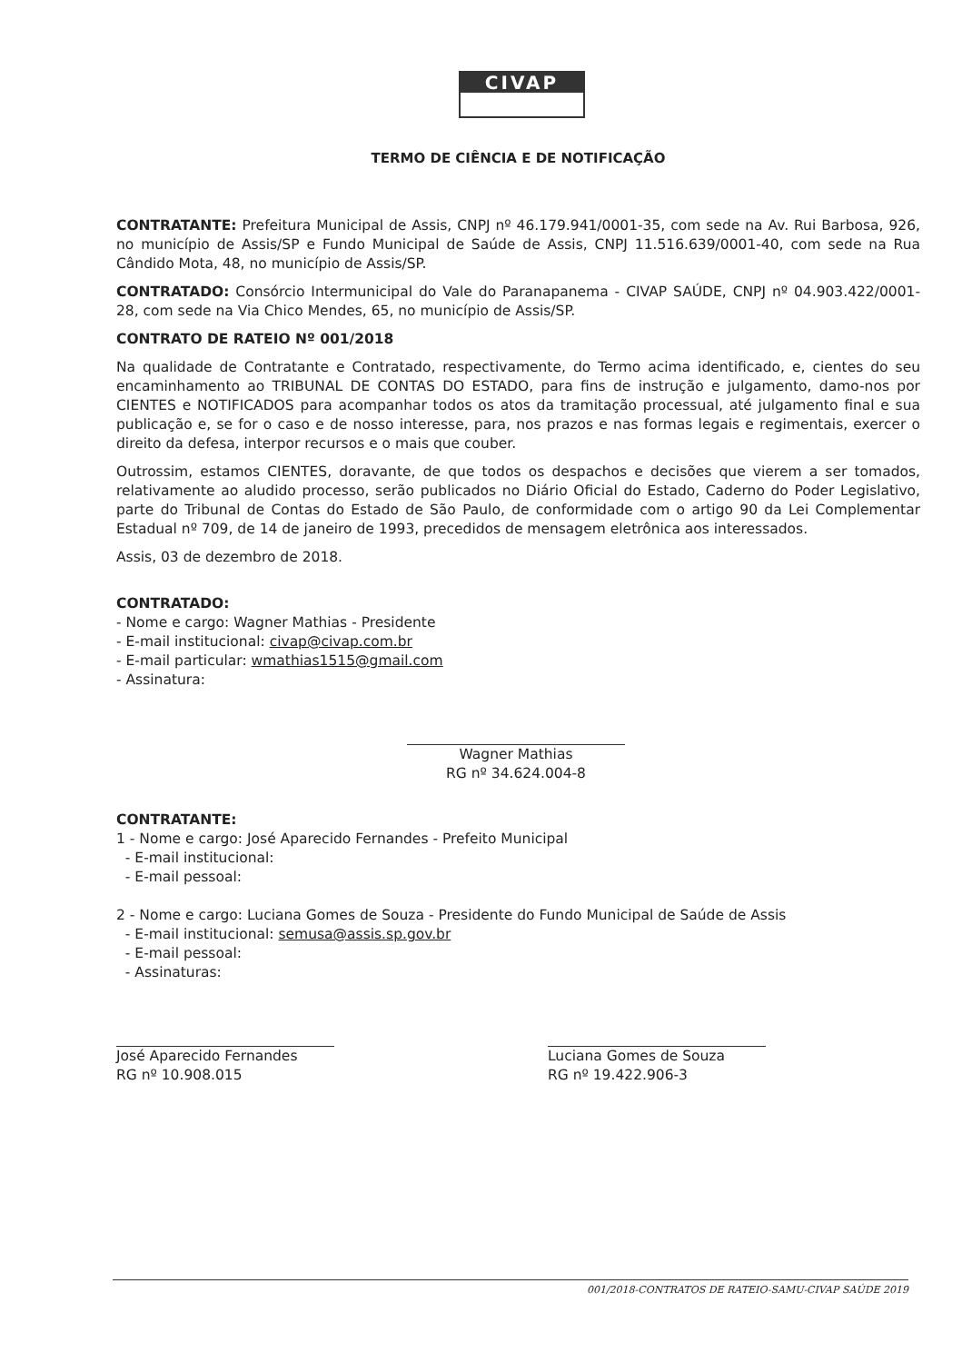CIVAP
TERMO DE CIÊNCIA E DE NOTIFICAÇÃO
CONTRATANTE: Prefeitura Municipal de Assis, CNPJ nº 46.179.941/0001-35, com sede na Av. Rui Barbosa, 926, no município de Assis/SP e Fundo Municipal de Saúde de Assis, CNPJ 11.516.639/0001-40, com sede na Rua Cândido Mota, 48, no município de Assis/SP.
CONTRATADO: Consórcio Intermunicipal do Vale do Paranapanema - CIVAP SAÚDE, CNPJ nº 04.903.422/0001-28, com sede na Via Chico Mendes, 65, no município de Assis/SP.
CONTRATO DE RATEIO Nº 001/2018
Na qualidade de Contratante e Contratado, respectivamente, do Termo acima identificado, e, cientes do seu encaminhamento ao TRIBUNAL DE CONTAS DO ESTADO, para fins de instrução e julgamento, damo-nos por CIENTES e NOTIFICADOS para acompanhar todos os atos da tramitação processual, até julgamento final e sua publicação e, se for o caso e de nosso interesse, para, nos prazos e nas formas legais e regimentais, exercer o direito da defesa, interpor recursos e o mais que couber.
Outrossim, estamos CIENTES, doravante, de que todos os despachos e decisões que vierem a ser tomados, relativamente ao aludido processo, serão publicados no Diário Oficial do Estado, Caderno do Poder Legislativo, parte do Tribunal de Contas do Estado de São Paulo, de conformidade com o artigo 90 da Lei Complementar Estadual nº 709, de 14 de janeiro de 1993, precedidos de mensagem eletrônica aos interessados.
Assis, 03 de dezembro de 2018.
CONTRATADO:
- Nome e cargo: Wagner Mathias - Presidente
- E-mail institucional: civap@civap.com.br
- E-mail particular: wmathias1515@gmail.com
- Assinatura:
Wagner Mathias
RG nº 34.624.004-8
CONTRATANTE:
1 - Nome e cargo: José Aparecido Fernandes - Prefeito Municipal
- E-mail institucional:
- E-mail pessoal:
2 - Nome e cargo: Luciana Gomes de Souza - Presidente do Fundo Municipal de Saúde de Assis
- E-mail institucional: semusa@assis.sp.gov.br
- E-mail pessoal:
- Assinaturas:
José Aparecido Fernandes
RG nº 10.908.015
Luciana Gomes de Souza
RG nº 19.422.906-3
001/2018-CONTRATOS DE RATEIO-SAMU-CIVAP SAÚDE 2019